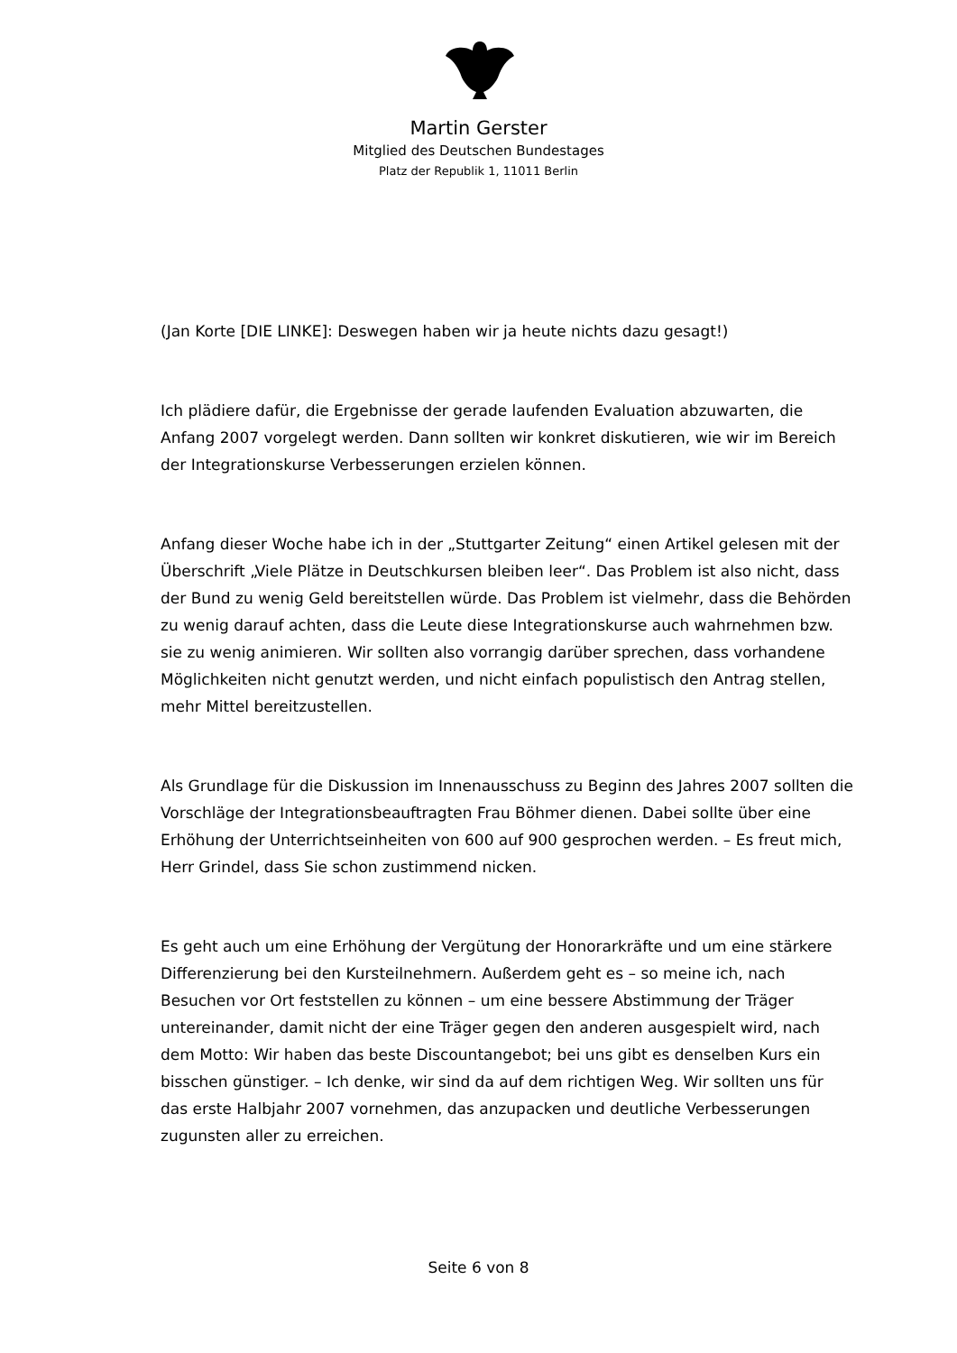Martin Gerster
Mitglied des Deutschen Bundestages
Platz der Republik 1, 11011 Berlin
(Jan Korte [DIE LINKE]: Deswegen haben wir ja heute nichts dazu gesagt!)
Ich plädiere dafür, die Ergebnisse der gerade laufenden Evaluation abzuwarten, die Anfang 2007 vorgelegt werden. Dann sollten wir konkret diskutieren, wie wir im Bereich der Integrationskurse Verbesserungen erzielen können.
Anfang dieser Woche habe ich in der „Stuttgarter Zeitung“ einen Artikel gelesen mit der Überschrift „Viele Plätze in Deutschkursen bleiben leer“. Das Problem ist also nicht, dass der Bund zu wenig Geld bereitstellen würde. Das Problem ist vielmehr, dass die Behörden zu wenig darauf achten, dass die Leute diese Integrationskurse auch wahrnehmen bzw. sie zu wenig animieren. Wir sollten also vorrangig darüber sprechen, dass vorhandene Möglichkeiten nicht genutzt werden, und nicht einfach populistisch den Antrag stellen, mehr Mittel bereitzustellen.
Als Grundlage für die Diskussion im Innenausschuss zu Beginn des Jahres 2007 sollten die Vorschläge der Integrationsbeauftragten Frau Böhmer dienen. Dabei sollte über eine Erhöhung der Unterrichtseinheiten von 600 auf 900 gesprochen werden. – Es freut mich, Herr Grindel, dass Sie schon zustimmend nicken.
Es geht auch um eine Erhöhung der Vergütung der Honorarkräfte und um eine stärkere Differenzierung bei den Kursteilnehmern. Außerdem geht es – so meine ich, nach Besuchen vor Ort feststellen zu können – um eine bessere Abstimmung der Träger untereinander, damit nicht der eine Träger gegen den anderen ausgespielt wird, nach dem Motto: Wir haben das beste Discountangebot; bei uns gibt es denselben Kurs ein bisschen günstiger. – Ich denke, wir sind da auf dem richtigen Weg. Wir sollten uns für das erste Halbjahr 2007 vornehmen, das anzupacken und deutliche Verbesserungen zugunsten aller zu erreichen.
Seite 6 von 8